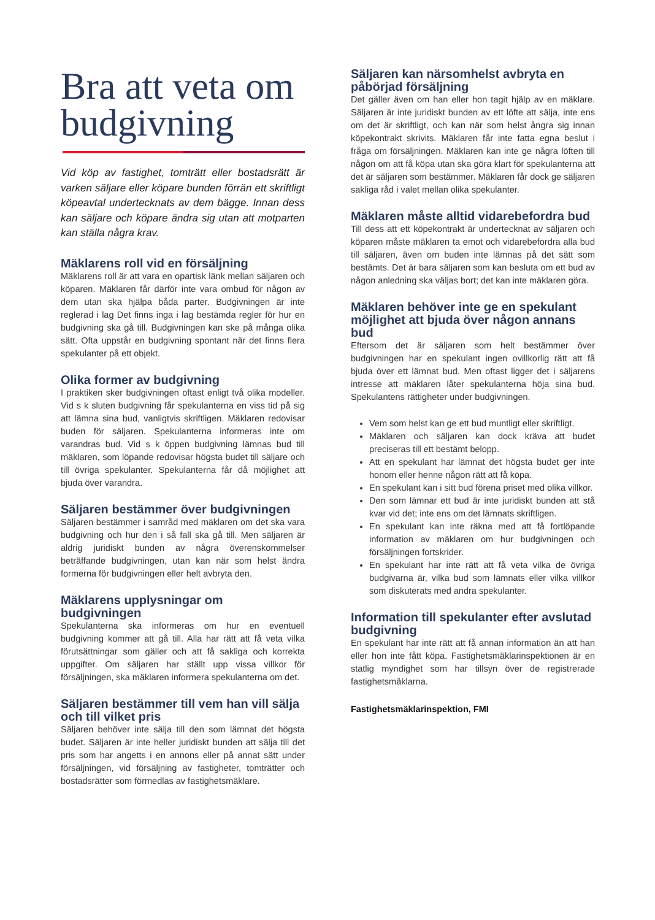Bra att veta om budgivning
Vid köp av fastighet, tomträtt eller bostadsrätt är varken säljare eller köpare bunden förrän ett skriftligt köpeavtal undertecknats av dem bägge. Innan dess kan säljare och köpare ändra sig utan att motparten kan ställa några krav.
Mäklarens roll vid en försäljning
Mäklarens roll är att vara en opartisk länk mellan säljaren och köparen. Mäklaren får därför inte vara ombud för någon av dem utan ska hjälpa båda parter. Budgivningen är inte reglerad i lag Det finns inga i lag bestämda regler för hur en budgivning ska gå till. Budgivningen kan ske på många olika sätt. Ofta uppstår en budgivning spontant när det finns flera spekulanter på ett objekt.
Olika former av budgivning
I praktiken sker budgivningen oftast enligt två olika modeller. Vid s k sluten budgivning får spekulanterna en viss tid på sig att lämna sina bud, vanligtvis skriftligen. Mäklaren redovisar buden för säljaren. Spekulanterna informeras inte om varandras bud. Vid s k öppen budgivning lämnas bud till mäklaren, som löpande redovisar högsta budet till säljare och till övriga spekulanter. Spekulanterna får då möjlighet att bjuda över varandra.
Säljaren bestämmer över budgivningen
Säljaren bestämmer i samråd med mäklaren om det ska vara budgivning och hur den i så fall ska gå till. Men säljaren är aldrig juridiskt bunden av några överenskommelser beträffande budgivningen, utan kan när som helst ändra formerna för budgivningen eller helt avbryta den.
Mäklarens upplysningar om budgivningen
Spekulanterna ska informeras om hur en eventuell budgivning kommer att gå till. Alla har rätt att få veta vilka förutsättningar som gäller och att få sakliga och korrekta uppgifter. Om säljaren har ställt upp vissa villkor för försäljningen, ska mäklaren informera spekulanterna om det.
Säljaren bestämmer till vem han vill sälja och till vilket pris
Säljaren behöver inte sälja till den som lämnat det högsta budet. Säljaren är inte heller juridiskt bunden att sälja till det pris som har angetts i en annons eller på annat sätt under försäljningen, vid försäljning av fastigheter, tomträtter och bostadsrätter som förmedlas av fastighetsmäklare.
Säljaren kan närsomhelst avbryta en påbörjad försäljning
Det gäller även om han eller hon tagit hjälp av en mäklare. Säljaren är inte juridiskt bunden av ett löfte att sälja, inte ens om det är skriftligt, och kan när som helst ångra sig innan köpekontrakt skrivits. Mäklaren får inte fatta egna beslut i fråga om försäljningen. Mäklaren kan inte ge några löften till någon om att få köpa utan ska göra klart för spekulanterna att det är säljaren som bestämmer. Mäklaren får dock ge säljaren sakliga råd i valet mellan olika spekulanter.
Mäklaren måste alltid vidarebefordra bud
Till dess att ett köpekontrakt är undertecknat av säljaren och köparen måste mäklaren ta emot och vidarebefordra alla bud till säljaren, även om buden inte lämnas på det sätt som bestämts. Det är bara säljaren som kan besluta om ett bud av någon anledning ska väljas bort; det kan inte mäklaren göra.
Mäklaren behöver inte ge en spekulant möjlighet att bjuda över någon annans bud
Eftersom det är säljaren som helt bestämmer över budgivningen har en spekulant ingen ovillkorlig rätt att få bjuda över ett lämnat bud. Men oftast ligger det i säljarens intresse att mäklaren låter spekulanterna höja sina bud. Spekulantens rättigheter under budgivningen.
Vem som helst kan ge ett bud muntligt eller skriftligt.
Mäklaren och säljaren kan dock kräva att budet preciseras till ett bestämt belopp.
Att en spekulant har lämnat det högsta budet ger inte honom eller henne någon rätt att få köpa.
En spekulant kan i sitt bud förena priset med olika villkor.
Den som lämnar ett bud är inte juridiskt bunden att stå kvar vid det; inte ens om det lämnats skriftligen.
En spekulant kan inte räkna med att få fortlöpande information av mäklaren om hur budgivningen och försäljningen fortskrider.
En spekulant har inte rätt att få veta vilka de övriga budgivarna är, vilka bud som lämnats eller vilka villkor som diskuterats med andra spekulanter.
Information till spekulanter efter avslutad budgivning
En spekulant har inte rätt att få annan information än att han eller hon inte fått köpa. Fastighetsmäklarinspektionen är en statlig myndighet som har tillsyn över de registrerade fastighetsmäklarna.
Fastighetsmäklarinspektion, FMI